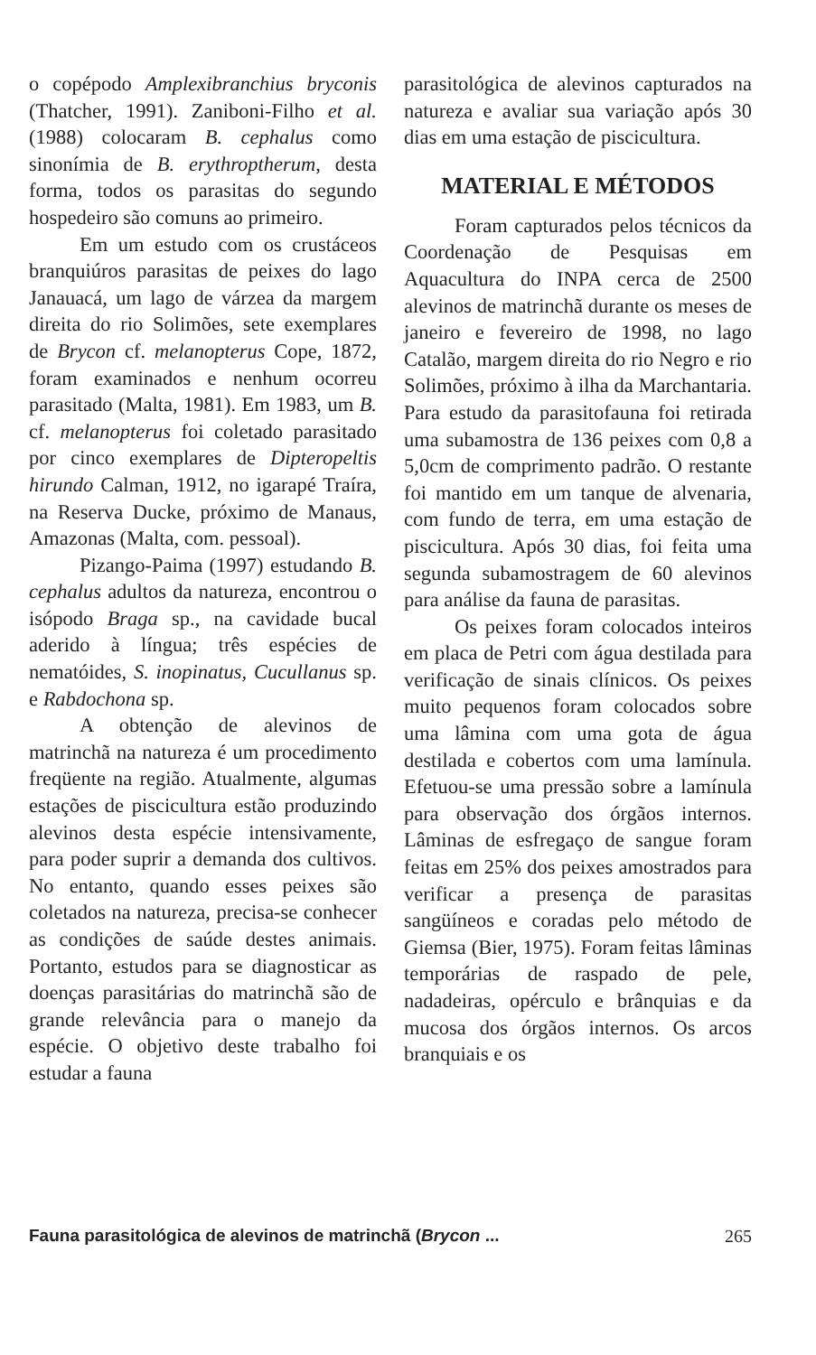o copépodo Amplexibranchius bryconis (Thatcher, 1991). Zaniboni-Filho et al. (1988) colocaram B. cephalus como sinonímia de B. erythroptherum, desta forma, todos os parasitas do segundo hospedeiro são comuns ao primeiro.
Em um estudo com os crustáceos branquiúros parasitas de peixes do lago Janauacá, um lago de várzea da margem direita do rio Solimões, sete exemplares de Brycon cf. melanopterus Cope, 1872, foram examinados e nenhum ocorreu parasitado (Malta, 1981). Em 1983, um B. cf. melanopterus foi coletado parasitado por cinco exemplares de Dipteropeltis hirundo Calman, 1912, no igarapé Traíra, na Reserva Ducke, próximo de Manaus, Amazonas (Malta, com. pessoal).
Pizango-Paima (1997) estudando B. cephalus adultos da natureza, encontrou o isópodo Braga sp., na cavidade bucal aderido à língua; três espécies de nematóides, S. inopinatus, Cucullanus sp. e Rabdochona sp.
A obtenção de alevinos de matrinchã na natureza é um procedimento freqüente na região. Atualmente, algumas estações de piscicultura estão produzindo alevinos desta espécie intensivamente, para poder suprir a demanda dos cultivos. No entanto, quando esses peixes são coletados na natureza, precisa-se conhecer as condições de saúde destes animais. Portanto, estudos para se diagnosticar as doenças parasitárias do matrinchã são de grande relevância para o manejo da espécie. O objetivo deste trabalho foi estudar a fauna
parasitológica de alevinos capturados na natureza e avaliar sua variação após 30 dias em uma estação de piscicultura.
MATERIAL E MÉTODOS
Foram capturados pelos técnicos da Coordenação de Pesquisas em Aquacultura do INPA cerca de 2500 alevinos de matrinchã durante os meses de janeiro e fevereiro de 1998, no lago Catalão, margem direita do rio Negro e rio Solimões, próximo à ilha da Marchantaria. Para estudo da parasitofauna foi retirada uma subamostra de 136 peixes com 0,8 a 5,0cm de comprimento padrão. O restante foi mantido em um tanque de alvenaria, com fundo de terra, em uma estação de piscicultura. Após 30 dias, foi feita uma segunda subamostragem de 60 alevinos para análise da fauna de parasitas.
Os peixes foram colocados inteiros em placa de Petri com água destilada para verificação de sinais clínicos. Os peixes muito pequenos foram colocados sobre uma lâmina com uma gota de água destilada e cobertos com uma lamínula. Efetuou-se uma pressão sobre a lamínula para observação dos órgãos internos. Lâminas de esfregaço de sangue foram feitas em 25% dos peixes amostrados para verificar a presença de parasitas sangüíneos e coradas pelo método de Giemsa (Bier, 1975). Foram feitas lâminas temporárias de raspado de pele, nadadeiras, opérculo e brânquias e da mucosa dos órgãos internos. Os arcos branquiais e os
Fauna parasitológica de alevinos de matrinchã (Brycon ... 265